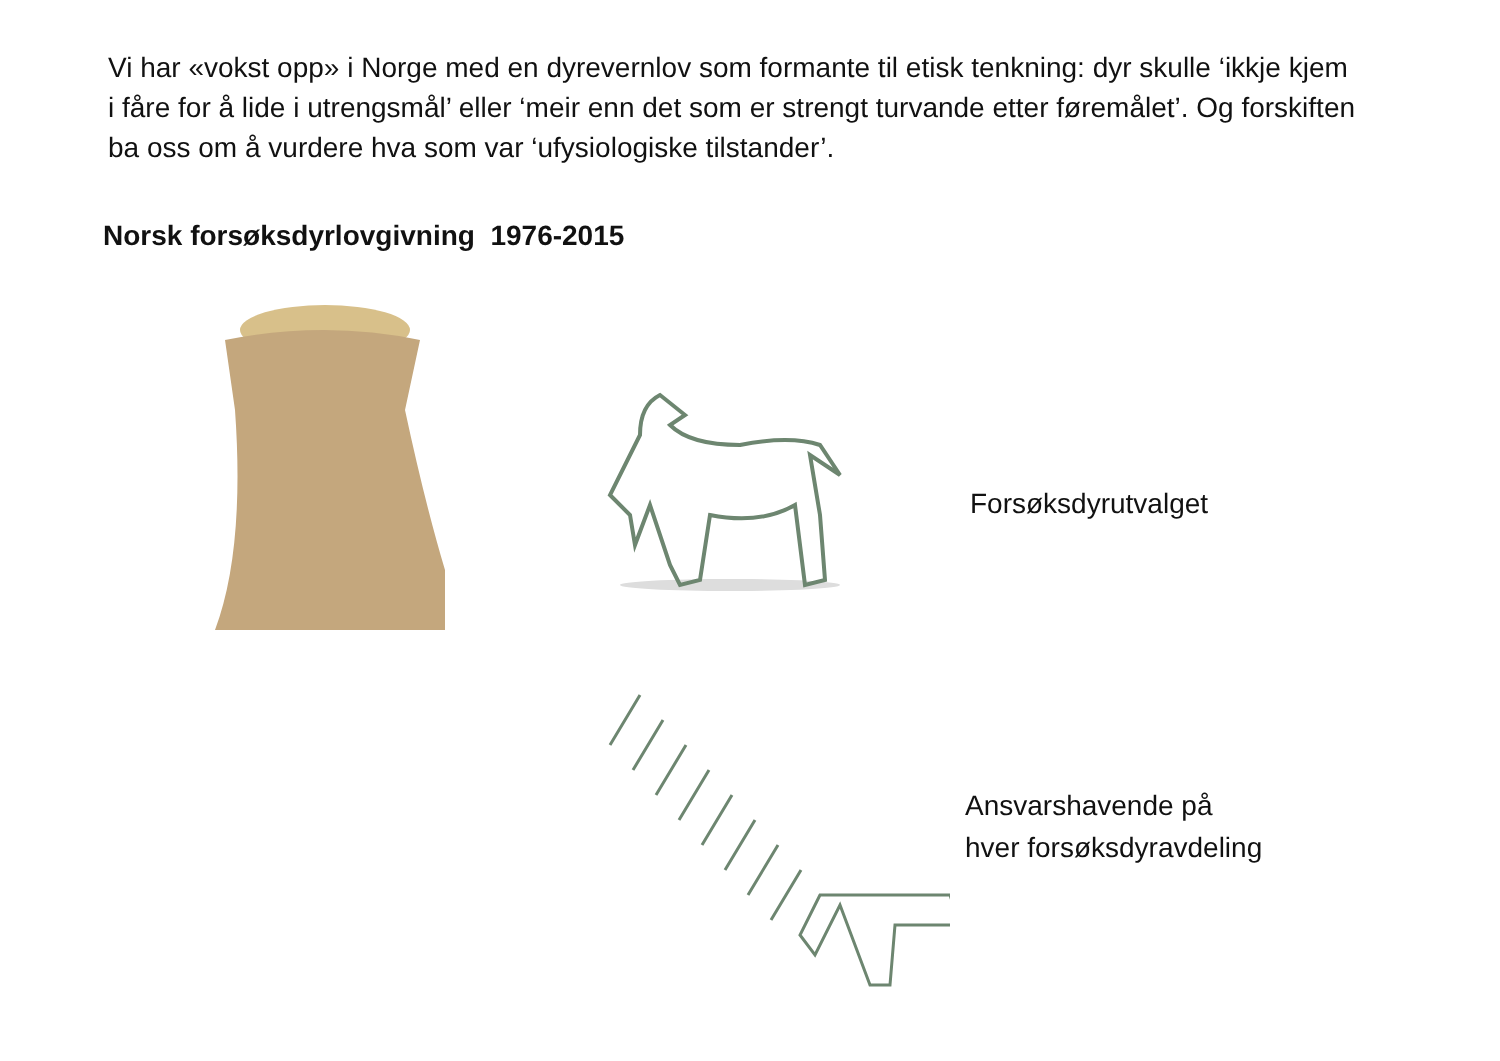Vi har «vokst opp» i Norge med en dyrevernlov som formante til etisk tenkning: dyr skulle ‘ikkje kjem i fåre for å lide i utrengsmål’ eller ‘meir enn det som er strengt turvande etter føremålet’. Og forskiften ba oss om å vurdere hva som var ‘ufysiologiske tilstander’.
Norsk forsøksdyrlovgivning 1976-2015
Forsøksdyrutvalget
Ansvarshavende på
hver forsøksdyravdeling